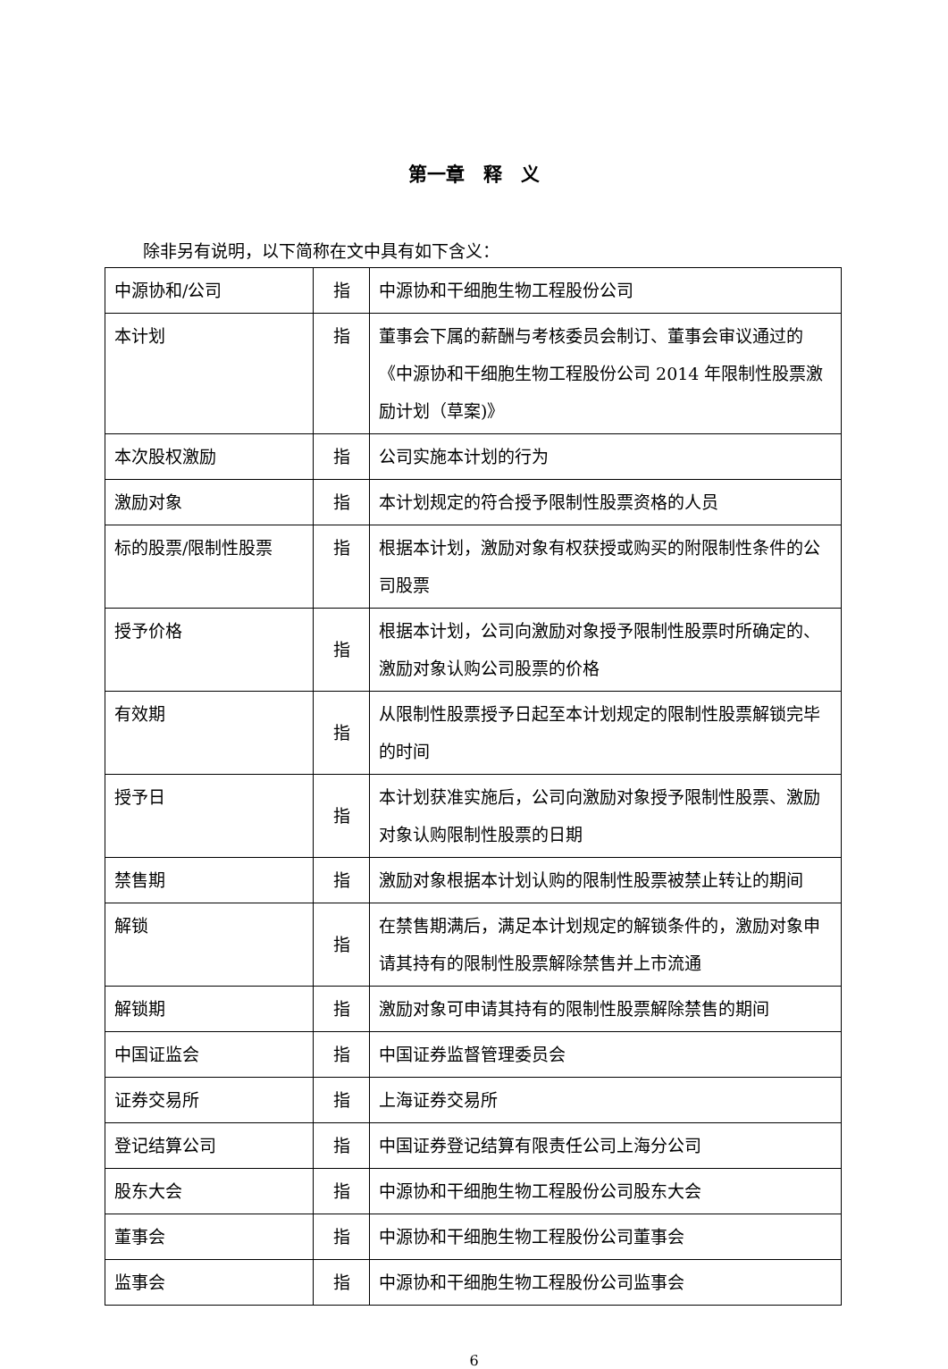第一章　释　义
除非另有说明，以下简称在文中具有如下含义：
| 中源协和/公司 | 指 | 中源协和干细胞生物工程股份公司 |
| 本计划 | 指 | 董事会下属的薪酬与考核委员会制订、董事会审议通过的《中源协和干细胞生物工程股份公司 2014 年限制性股票激励计划（草案)》 |
| 本次股权激励 | 指 | 公司实施本计划的行为 |
| 激励对象 | 指 | 本计划规定的符合授予限制性股票资格的人员 |
| 标的股票/限制性股票 | 指 | 根据本计划，激励对象有权获授或购买的附限制性条件的公司股票 |
| 授予价格 | 指 | 根据本计划，公司向激励对象授予限制性股票时所确定的、激励对象认购公司股票的价格 |
| 有效期 | 指 | 从限制性股票授予日起至本计划规定的限制性股票解锁完毕的时间 |
| 授予日 | 指 | 本计划获准实施后，公司向激励对象授予限制性股票、激励对象认购限制性股票的日期 |
| 禁售期 | 指 | 激励对象根据本计划认购的限制性股票被禁止转让的期间 |
| 解锁 | 指 | 在禁售期满后，满足本计划规定的解锁条件的，激励对象申请其持有的限制性股票解除禁售并上市流通 |
| 解锁期 | 指 | 激励对象可申请其持有的限制性股票解除禁售的期间 |
| 中国证监会 | 指 | 中国证券监督管理委员会 |
| 证券交易所 | 指 | 上海证券交易所 |
| 登记结算公司 | 指 | 中国证券登记结算有限责任公司上海分公司 |
| 股东大会 | 指 | 中源协和干细胞生物工程股份公司股东大会 |
| 董事会 | 指 | 中源协和干细胞生物工程股份公司董事会 |
| 监事会 | 指 | 中源协和干细胞生物工程股份公司监事会 |
6